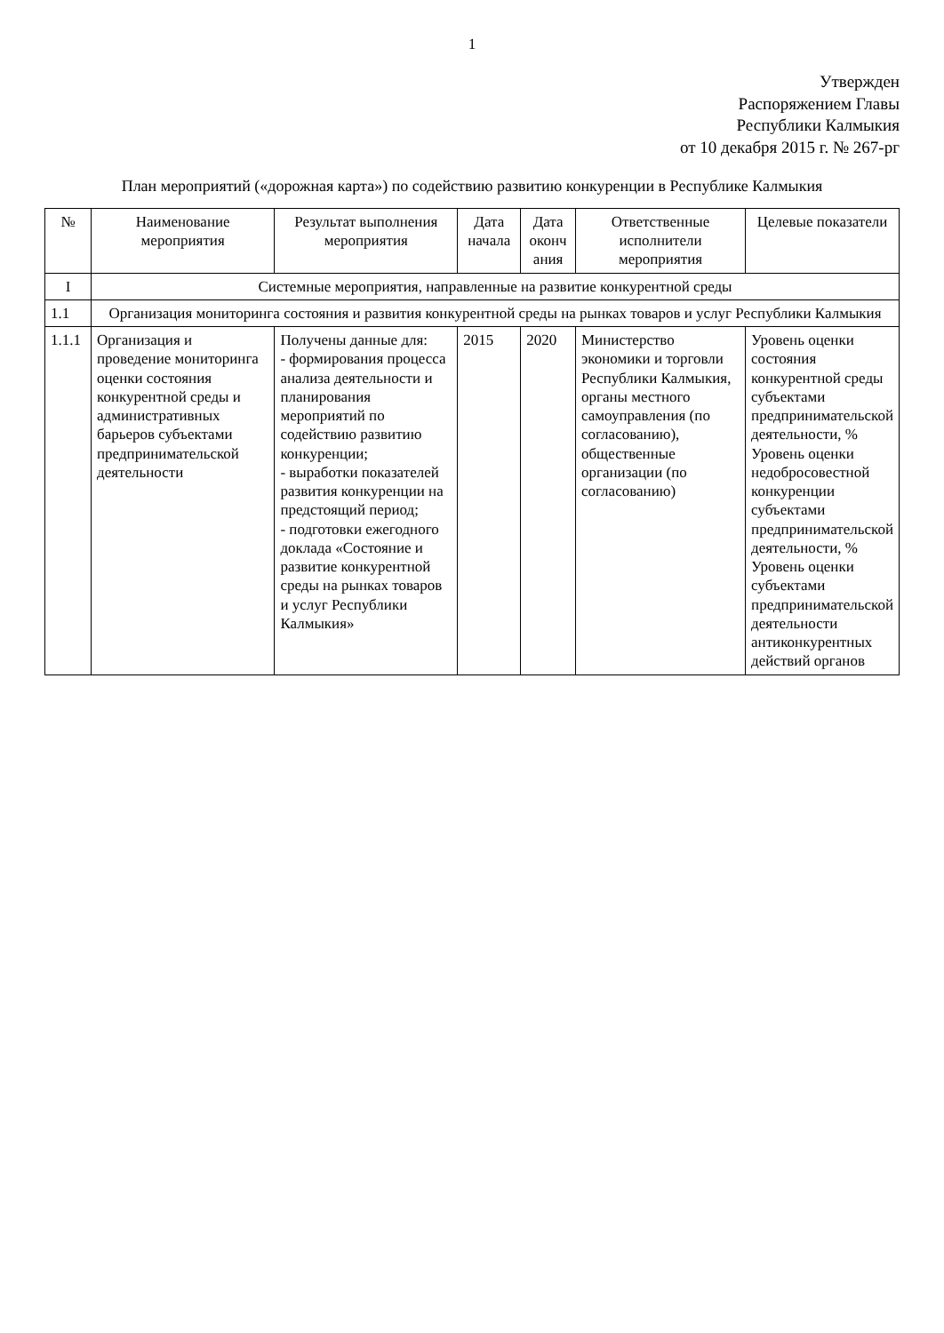1
Утвержден
Распоряжением Главы
Республики Калмыкия
от 10 декабря 2015 г. № 267-рг
План мероприятий («дорожная карта») по содействию развитию конкуренции в Республике Калмыкия
| № | Наименование мероприятия | Результат выполнения мероприятия | Дата начала | Дата оконч ания | Ответственные исполнители мероприятия | Целевые показатели |
| --- | --- | --- | --- | --- | --- | --- |
| I | Системные мероприятия, направленные на развитие конкурентной среды | | | | | |
| 1.1 | Организация мониторинга состояния и развития конкурентной среды на рынках товаров и услуг Республики Калмыкия | | | | | |
| 1.1.1 | Организация и проведение мониторинга оценки состояния конкурентной среды и административных барьеров субъектами предпринимательской деятельности | Получены данные для: - формирования процесса анализа деятельности и планирования мероприятий по содействию развитию конкуренции; - выработки показателей развития конкуренции на предстоящий период; - подготовки ежегодного доклада «Состояние и развитие конкурентной среды на рынках товаров и услуг Республики Калмыкия» | 2015 | 2020 | Министерство экономики и торговли Республики Калмыкия, органы местного самоуправления (по согласованию), общественные организации (по согласованию) | Уровень оценки состояния конкурентной среды субъектами предпринимательской деятельности, % Уровень оценки недобросовестной конкуренции субъектами предпринимательской деятельности, % Уровень оценки субъектами предпринимательской деятельности антиконкурентных действий органов |